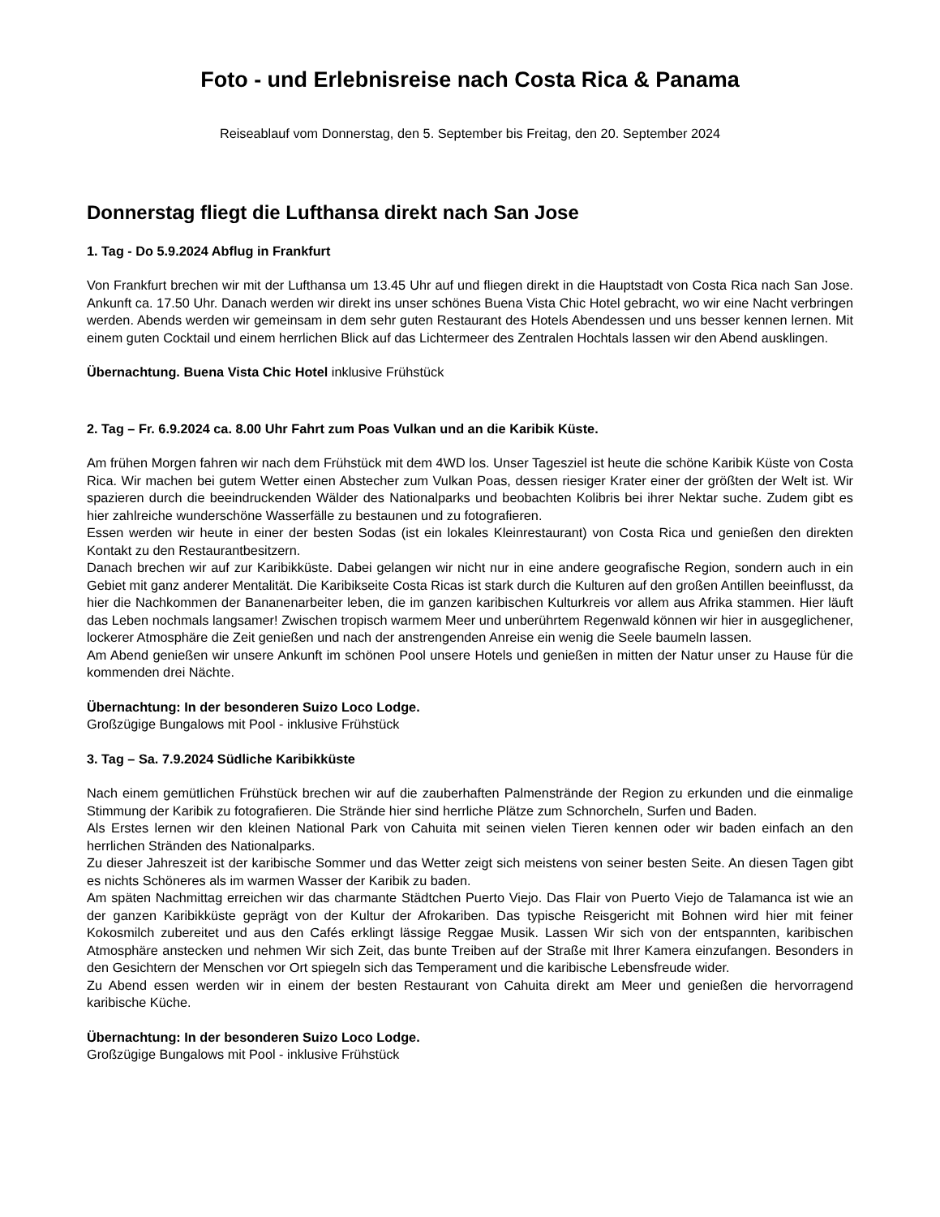Foto - und Erlebnisreise nach Costa Rica & Panama
Reiseablauf vom Donnerstag, den 5. September bis Freitag, den 20. September 2024
Donnerstag fliegt die Lufthansa direkt nach San Jose
1. Tag - Do 5.9.2024 Abflug in Frankfurt
Von Frankfurt brechen wir mit der Lufthansa um 13.45 Uhr auf und fliegen direkt in die Hauptstadt von Costa Rica nach San Jose. Ankunft ca. 17.50 Uhr. Danach werden wir direkt ins unser schönes Buena Vista Chic Hotel gebracht, wo wir eine Nacht verbringen werden. Abends werden wir gemeinsam in dem sehr guten Restaurant des Hotels Abendessen und uns besser kennen lernen. Mit einem guten Cocktail und einem herrlichen Blick auf das Lichtermeer des Zentralen Hochtals lassen wir den Abend ausklingen.
Übernachtung. Buena Vista Chic Hotel inklusive Frühstück
2. Tag – Fr. 6.9.2024 ca. 8.00 Uhr Fahrt zum Poas Vulkan und an die Karibik Küste.
Am frühen Morgen fahren wir nach dem Frühstück mit dem 4WD los. Unser Tagesziel ist heute die schöne Karibik Küste von Costa Rica. Wir machen bei gutem Wetter einen Abstecher zum Vulkan Poas, dessen riesiger Krater einer der größten der Welt ist. Wir spazieren durch die beeindruckenden Wälder des Nationalparks und beobachten Kolibris bei ihrer Nektar suche. Zudem gibt es hier zahlreiche wunderschöne Wasserfälle zu bestaunen und zu fotografieren.
Essen werden wir heute in einer der besten Sodas (ist ein lokales Kleinrestaurant) von Costa Rica und genießen den direkten Kontakt zu den Restaurantbesitzern.
Danach brechen wir auf zur Karibikküste. Dabei gelangen wir nicht nur in eine andere geografische Region, sondern auch in ein Gebiet mit ganz anderer Mentalität. Die Karibikseite Costa Ricas ist stark durch die Kulturen auf den großen Antillen beeinflusst, da hier die Nachkommen der Bananenarbeiter leben, die im ganzen karibischen Kulturkreis vor allem aus Afrika stammen. Hier läuft das Leben nochmals langsamer! Zwischen tropisch warmem Meer und unberührtem Regenwald können wir hier in ausgeglichener, lockerer Atmosphäre die Zeit genießen und nach der anstrengenden Anreise ein wenig die Seele baumeln lassen.
Am Abend genießen wir unsere Ankunft im schönen Pool unsere Hotels und genießen in mitten der Natur unser zu Hause für die kommenden drei Nächte.
Übernachtung: In der besonderen Suizo Loco Lodge.
Großzügige Bungalows mit Pool - inklusive Frühstück
3. Tag – Sa. 7.9.2024 Südliche Karibikküste
Nach einem gemütlichen Frühstück brechen wir auf die zauberhaften Palmenstrände der Region zu erkunden und die einmalige Stimmung der Karibik zu fotografieren. Die Strände hier sind herrliche Plätze zum Schnorcheln, Surfen und Baden.
Als Erstes lernen wir den kleinen National Park von Cahuita mit seinen vielen Tieren kennen oder wir baden einfach an den herrlichen Stränden des Nationalparks.
Zu dieser Jahreszeit ist der karibische Sommer und das Wetter zeigt sich meistens von seiner besten Seite. An diesen Tagen gibt es nichts Schöneres als im warmen Wasser der Karibik zu baden.
Am späten Nachmittag erreichen wir das charmante Städtchen Puerto Viejo. Das Flair von Puerto Viejo de Talamanca ist wie an der ganzen Karibikküste geprägt von der Kultur der Afrokariben. Das typische Reisgericht mit Bohnen wird hier mit feiner Kokosmilch zubereitet und aus den Cafés erklingt lässige Reggae Musik. Lassen Wir sich von der entspannten, karibischen Atmosphäre anstecken und nehmen Wir sich Zeit, das bunte Treiben auf der Straße mit Ihrer Kamera einzufangen. Besonders in den Gesichtern der Menschen vor Ort spiegeln sich das Temperament und die karibische Lebensfreude wider.
Zu Abend essen werden wir in einem der besten Restaurant von Cahuita direkt am Meer und genießen die hervorragend karibische Küche.
Übernachtung: In der besonderen Suizo Loco Lodge.
Großzügige Bungalows mit Pool - inklusive Frühstück